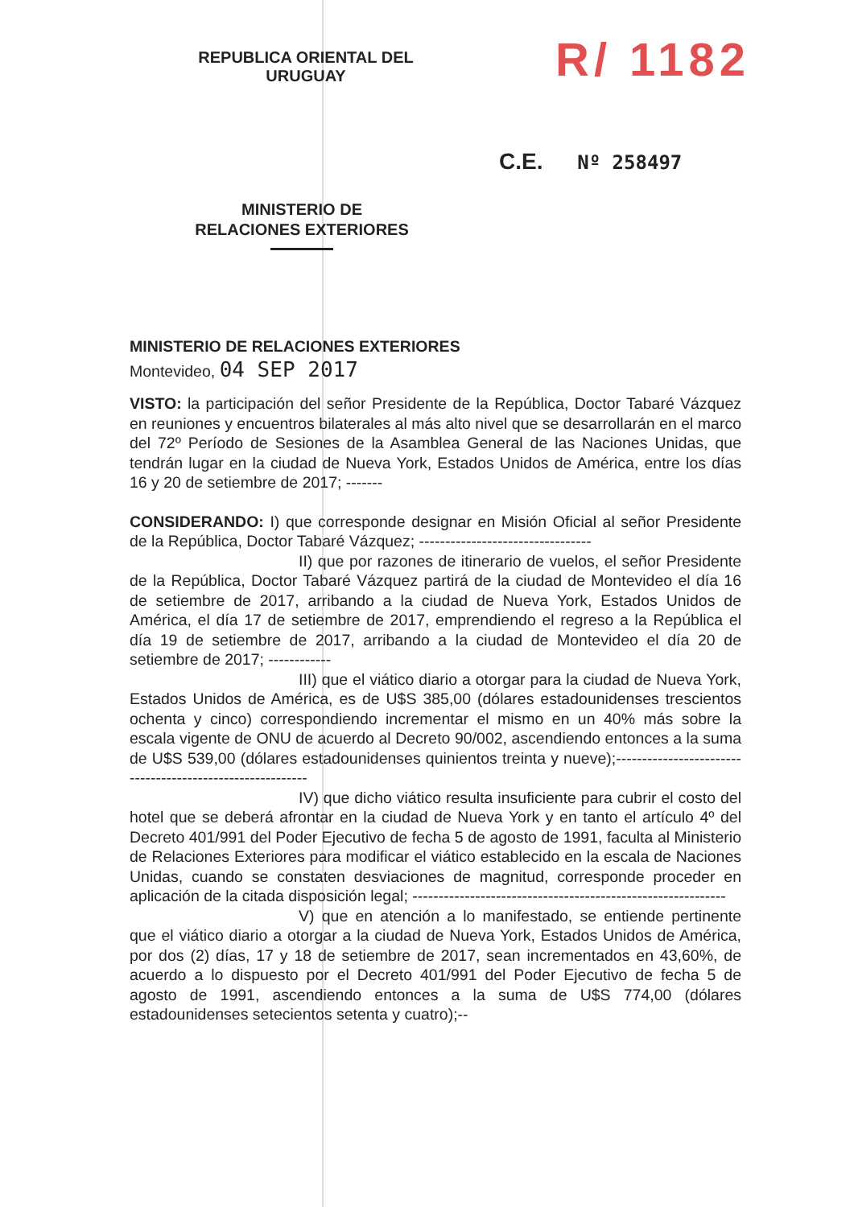REPUBLICA ORIENTAL DEL URUGUAY
MINISTERIO DE
RELACIONES EXTERIORES
R/ 1182
C.E. Nº 258497
MINISTERIO DE RELACIONES EXTERIORES
Montevideo, 04 SEP 2017
VISTO: la participación del señor Presidente de la República, Doctor Tabaré Vázquez en reuniones y encuentros bilaterales al más alto nivel que se desarrollarán en el marco del 72º Período de Sesiones de la Asamblea General de las Naciones Unidas, que tendrán lugar en la ciudad de Nueva York, Estados Unidos de América, entre los días 16 y 20 de setiembre de 2017; -------
CONSIDERANDO: I) que corresponde designar en Misión Oficial al señor Presidente de la República, Doctor Tabaré Vázquez; ---------------------------------
II) que por razones de itinerario de vuelos, el señor Presidente de la República, Doctor Tabaré Vázquez partirá de la ciudad de Montevideo el día 16 de setiembre de 2017, arribando a la ciudad de Nueva York, Estados Unidos de América, el día 17 de setiembre de 2017, emprendiendo el regreso a la República el día 19 de setiembre de 2017, arribando a la ciudad de Montevideo el día 20 de setiembre de 2017; ------------
III) que el viático diario a otorgar para la ciudad de Nueva York, Estados Unidos de América, es de U$S 385,00 (dólares estadounidenses trescientos ochenta y cinco) correspondiendo incrementar el mismo en un 40% más sobre la escala vigente de ONU de acuerdo al Decreto 90/002, ascendiendo entonces a la suma de U$S 539,00 (dólares estadounidenses quinientos treinta y nueve);----------------------------------------------------------
IV) que dicho viático resulta insuficiente para cubrir el costo del hotel que se deberá afrontar en la ciudad de Nueva York y en tanto el artículo 4º del Decreto 401/991 del Poder Ejecutivo de fecha 5 de agosto de 1991, faculta al Ministerio de Relaciones Exteriores para modificar el viático establecido en la escala de Naciones Unidas, cuando se constaten desviaciones de magnitud, corresponde proceder en aplicación de la citada disposición legal; ------------------------------------------------------------
V) que en atención a lo manifestado, se entiende pertinente que el viático diario a otorgar a la ciudad de Nueva York, Estados Unidos de América, por dos (2) días, 17 y 18 de setiembre de 2017, sean incrementados en 43,60%, de acuerdo a lo dispuesto por el Decreto 401/991 del Poder Ejecutivo de fecha 5 de agosto de 1991, ascendiendo entonces a la suma de U$S 774,00 (dólares estadounidenses setecientos setenta y cuatro);--